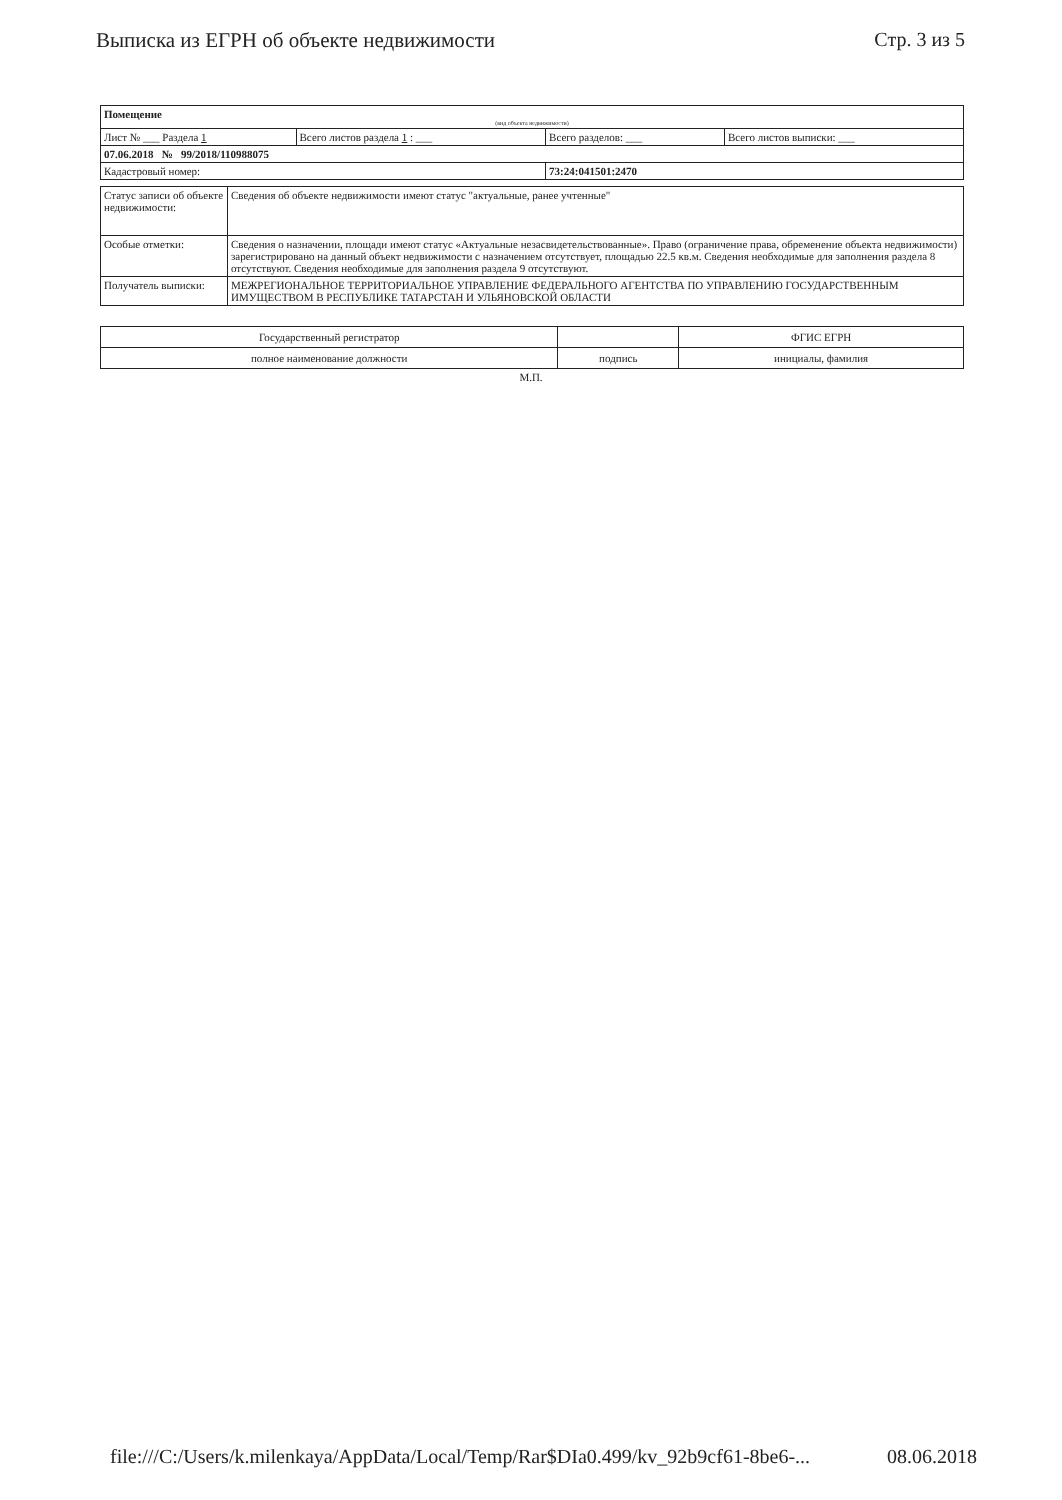Выписка из ЕГРН об объекте недвижимости
Стр. 3 из 5
| Помещение (вид объекта недвижимости) | | | |
| Лист № ___ Раздела 1 | Всего листов раздела 1 : ___ | Всего разделов: ___ | Всего листов выписки: ___ |
| 07.06.2018 № 99/2018/110988075 | | | |
| Кадастровый номер: | | 73:24:041501:2470 | |
| Статус записи об объекте недвижимости: | Сведения об объекте недвижимости имеют статус "актуальные, ранее учтенные" |
| Особые отметки: | Сведения о назначении, площади имеют статус «Актуальные незасвидетельствованные». Право (ограничение права, обременение объекта недвижимости) зарегистрировано на данный объект недвижимости с назначением отсутствует, площадью 22.5 кв.м. Сведения необходимые для заполнения раздела 8 отсутствуют. Сведения необходимые для заполнения раздела 9 отсутствуют. |
| Получатель выписки: | МЕЖРЕГИОНАЛЬНОЕ ТЕРРИТОРИАЛЬНОЕ УПРАВЛЕНИЕ ФЕДЕРАЛЬНОГО АГЕНТСТВА ПО УПРАВЛЕНИЮ ГОСУДАРСТВЕННЫМ ИМУЩЕСТВОМ В РЕСПУБЛИКЕ ТАТАРСТАН И УЛЬЯНОВСКОЙ ОБЛАСТИ |
| Государственный регистратор | | ФГИС ЕГРН |
| полное наименование должности | подпись | инициалы, фамилия |
М.П.
file:///C:/Users/k.milenkaya/AppData/Local/Temp/Rar$DIa0.499/kv_92b9cf61-8be6-...
08.06.2018